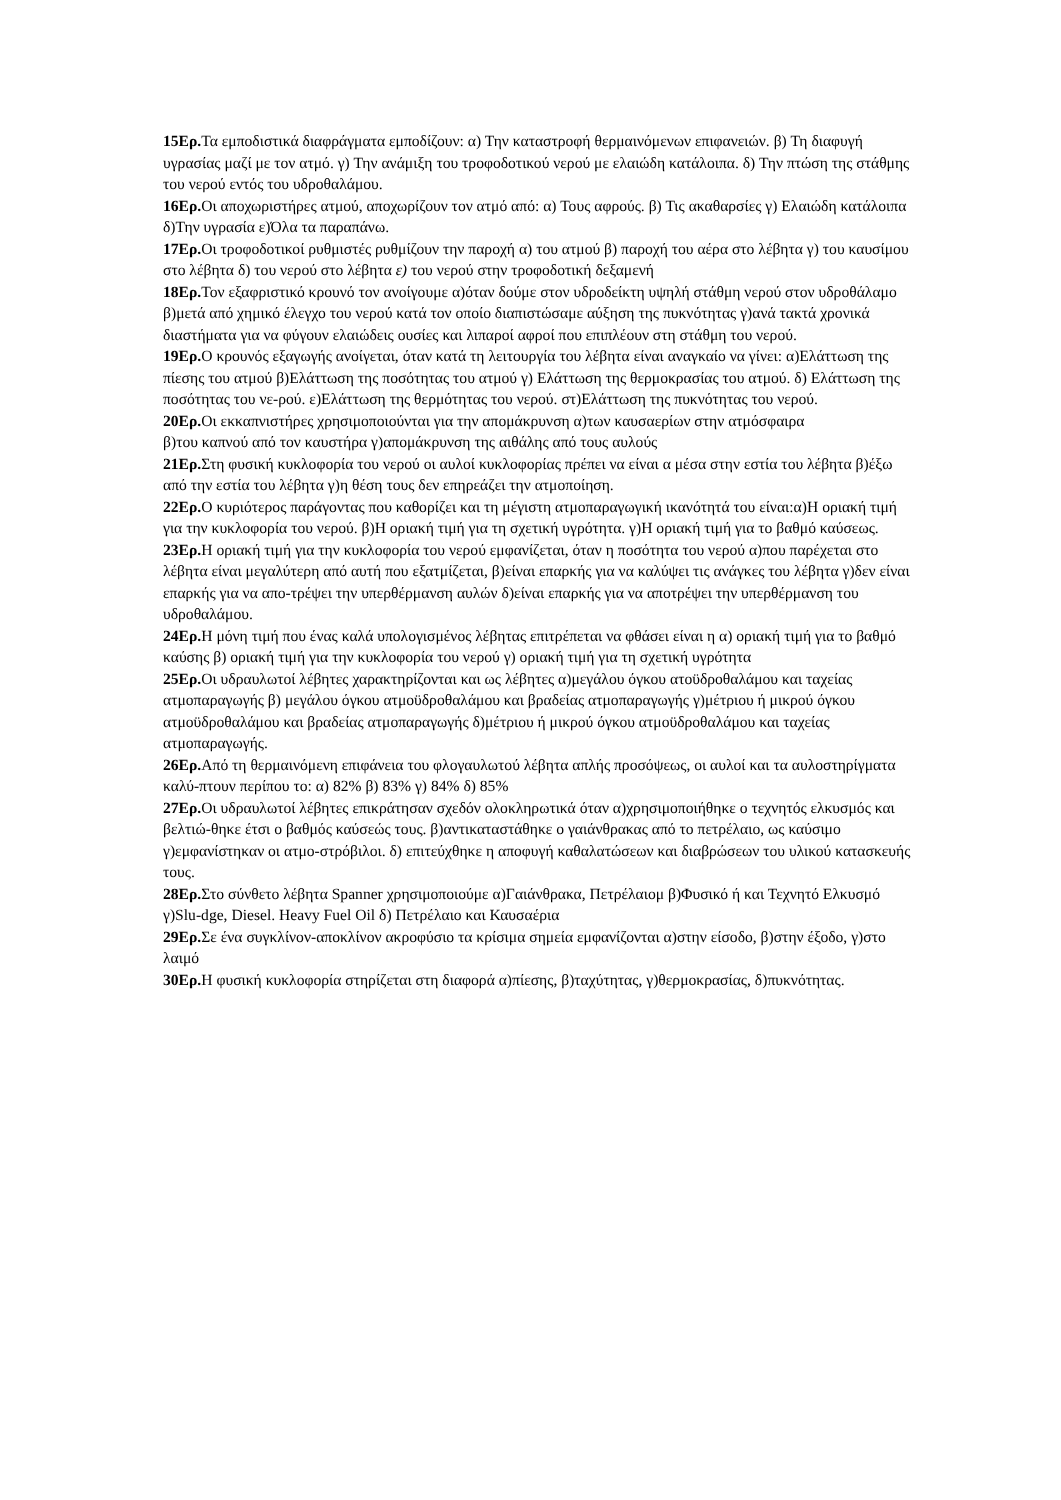15Ερ. Τα εμποδιστικά διαφράγματα εμποδίζουν: α) Την καταστροφή θερμαινόμενων επιφανειών. β) Τη διαφυγή υγρασίας μαζί με τον ατμό. γ) Την ανάμιξη του τροφοδοτικού νερού με ελαιώδη κατάλοιπα. δ) Την πτώση της στάθμης του νερού εντός του υδροθαλάμου.
16Ερ. Οι αποχωριστήρες ατμού, αποχωρίζουν τον ατμό από: α) Τους αφρούς. β) Τις ακαθαρσίες γ) Ελαιώδη κατάλοιπα δ)Την υγρασία ε)Όλα τα παραπάνω.
17Ερ. Οι τροφοδοτικοί ρυθμιστές ρυθμίζουν την παροχή α) του ατμού β) παροχή του αέρα στο λέβητα γ) του καυσίμου στο λέβητα δ) του νερού στο λέβητα ε) του νερού στην τροφοδοτική δεξαμενή
18Ερ. Τον εξαφριστικό κρουνό τον ανοίγουμε α)όταν δούμε στον υδροδείκτη υψηλή στάθμη νερού στον υδροθάλαμο β)μετά από χημικό έλεγχο του νερού κατά τον οποίο διαπιστώσαμε αύξηση της πυκνότητας γ)ανά τακτά χρονικά διαστήματα για να φύγουν ελαιώδεις ουσίες και λιπαροί αφροί που επιπλέουν στη στάθμη του νερού.
19Ερ. Ο κρουνός εξαγωγής ανοίγεται, όταν κατά τη λειτουργία του λέβητα είναι αναγκαίο να γίνει: α)Ελάττωση της πίεσης του ατμού β)Ελάττωση της ποσότητας του ατμού γ) Ελάττωση της θερμοκρασίας του ατμού. δ) Ελάττωση της ποσότητας του νε-ρού. ε)Ελάττωση της θερμότητας του νερού. στ)Ελάττωση της πυκνότητας του νερού.
20Ερ. Οι εκκαπνιστήρες χρησιμοποιούνται για την απομάκρυνση α)των καυσαερίων στην ατμόσφαιρα
β)του καπνού από τον καυστήρα γ)απομάκρυνση της αιθάλης από τους αυλούς
21Ερ. Στη φυσική κυκλοφορία του νερού οι αυλοί κυκλοφορίας πρέπει να είναι α μέσα στην εστία του λέβητα β)έξω από την εστία του λέβητα γ)η θέση τους δεν επηρεάζει την ατμοποίηση.
22Ερ. Ο κυριότερος παράγοντας που καθορίζει και τη μέγιστη ατμοπαραγωγική ικανότητά του είναι:α)Η οριακή τιμή για την κυκλοφορία του νερού. β)Η οριακή τιμή για τη σχετική υγρότητα. γ)Η οριακή τιμή για το βαθμό καύσεως.
23Ερ. Η οριακή τιμή για την κυκλοφορία του νερού εμφανίζεται, όταν η ποσότητα του νερού α)που παρέχεται στο λέβητα είναι μεγαλύτερη από αυτή που εξατμίζεται, β)είναι επαρκής για να καλύψει τις ανάγκες του λέβητα γ)δεν είναι επαρκής για να απο-τρέψει την υπερθέρμανση αυλών δ)είναι επαρκής για να αποτρέψει την υπερθέρμανση του υδροθαλάμου.
24Ερ. Η μόνη τιμή που ένας καλά υπολογισμένος λέβητας επιτρέπεται να φθάσει είναι η α) οριακή τιμή για το βαθμό καύσης β) οριακή τιμή για την κυκλοφορία του νερού γ) οριακή τιμή για τη σχετική υγρότητα
25Ερ. Οι υδραυλωτοί λέβητες χαρακτηρίζονται και ως λέβητες α)μεγάλου όγκου ατοϋδροθαλάμου και ταχείας ατμοπαραγωγής β) μεγάλου όγκου ατμοϋδροθαλάμου και βραδείας ατμοπαραγωγής γ)μέτριου ή μικρού όγκου ατμοϋδροθαλάμου και βραδείας ατμοπαραγωγής δ)μέτριου ή μικρού όγκου ατμοϋδροθαλάμου και ταχείας ατμοπαραγωγής.
26Ερ. Από τη θερμαινόμενη επιφάνεια του φλογαυλωτού λέβητα απλής προσόψεως, οι αυλοί και τα αυλοστηρίγματα καλύ-πτουν περίπου το: α) 82% β) 83% γ) 84% δ) 85%
27Ερ. Οι υδραυλωτοί λέβητες επικράτησαν σχεδόν ολοκληρωτικά όταν α)χρησιμοποιήθηκε ο τεχνητός ελκυσμός και βελτιώ-θηκε έτσι ο βαθμός καύσεώς τους. β)αντικαταστάθηκε ο γαιάνθρακας από το πετρέλαιο, ως καύσιμο γ)εμφανίστηκαν οι ατμο-στρόβιλοι. δ) επιτεύχθηκε η αποφυγή καθαλατώσεων και διαβρώσεων του υλικού κατασκευής τους.
28Ερ. Στο σύνθετο λέβητα Spanner χρησιμοποιούμε α)Γαιάνθρακα, Πετρέλαιομ β)Φυσικό ή και Τεχνητό Ελκυσμό γ)Slu-dge, Diesel. Heavy Fuel Oil δ) Πετρέλαιο και Καυσαέρια
29Ερ. Σε ένα συγκλίνον-αποκλίνον ακροφύσιο τα κρίσιμα σημεία εμφανίζονται α)στην είσοδο, β)στην έξοδο, γ)στο λαιμό
30Ερ. Η φυσική κυκλοφορία στηρίζεται στη διαφορά α)πίεσης, β)ταχύτητας, γ)θερμοκρασίας, δ)πυκνότητας.